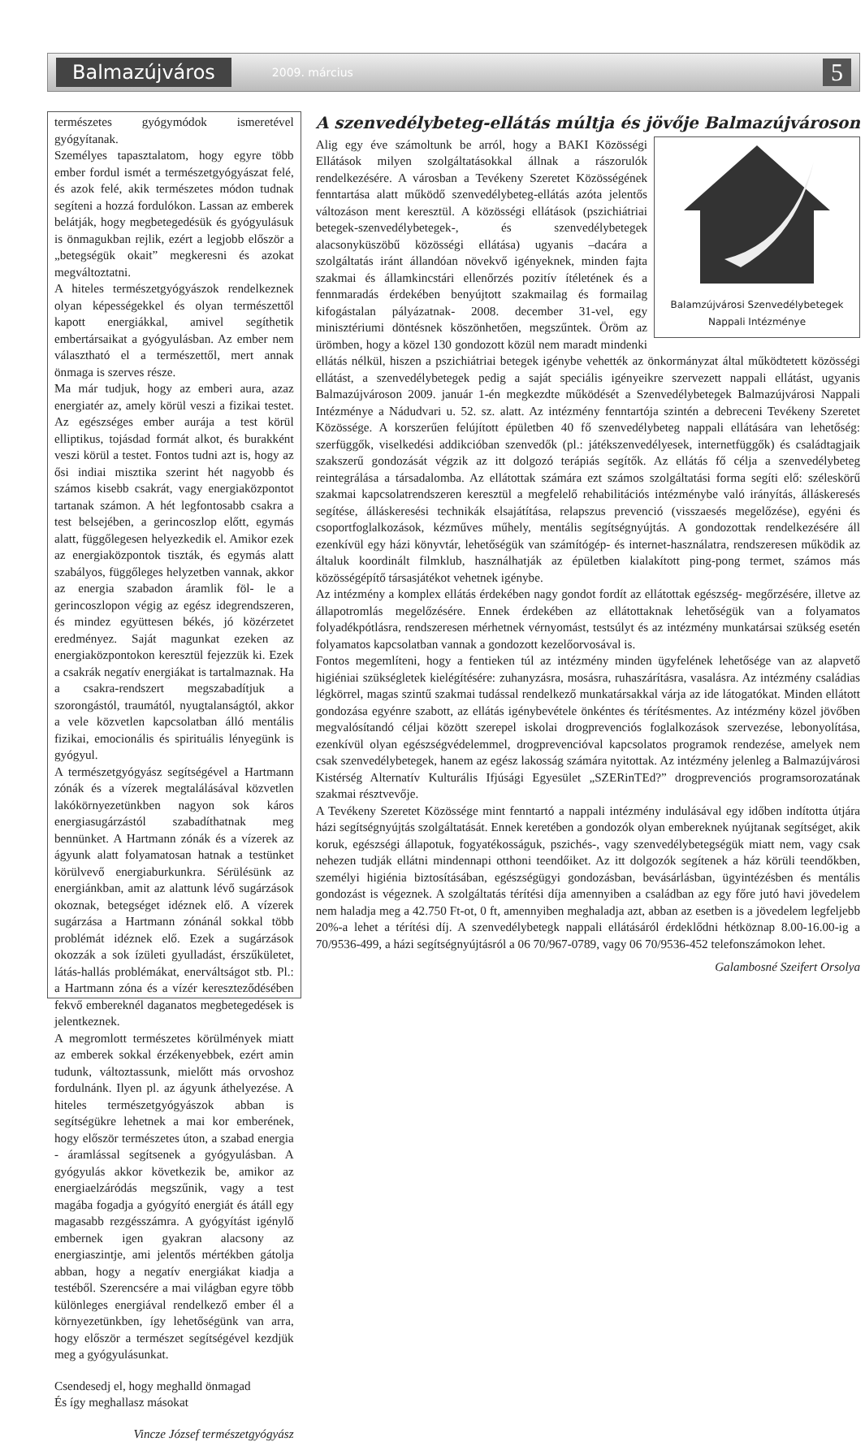Balmazújváros 2009. március 5
természetes gyógymódok ismeretével gyógyítanak.
Személyes tapasztalatom, hogy egyre több ember fordul ismét a természetgyógyászat felé, és azok felé, akik természetes módon tudnak segíteni a hozzá fordulókon. Lassan az emberek belátják, hogy megbetegedésük és gyógyulásuk is önmagukban rejlik, ezért a legjobb először a „betegségük okait” megkeresni és azokat megváltoztatni.
A hiteles természetgyógyászok rendelkeznek olyan képességekkel és olyan természettől kapott energiákkal, amivel segíthetik embertársaikat a gyógyulásban. Az ember nem választható el a természettől, mert annak önmaga is szerves része.
Ma már tudjuk, hogy az emberi aura, azaz energiatér az, amely körül veszi a fizikai testet. Az egészséges ember aurája a test körül elliptikus, tojásdad formát alkot, és burakként veszi körül a testet. Fontos tudni azt is, hogy az ősi indiai misztika szerint hét nagyobb és számos kisebb csakrát, vagy energiaközpontot tartanak számon. A hét legfontosabb csakra a test belsejében, a gerincoszlop előtt, egymás alatt, függőlegesen helyezkedik el. Amikor ezek az energiaközpontok tiszták, és egymás alatt szabályos, függőleges helyzetben vannak, akkor az energia szabadon áramlik föl- le a gerincoszlopon végig az egész idegrendszeren, és mindez együttesen békés, jó közérzetet eredményez. Saját magunkat ezeken az energiaközpontokon keresztül fejezzük ki. Ezek a csakrák negatív energiákat is tartalmaznak. Ha a csakra-rendszert megszabadítjuk a szorongástól, traumától, nyugtalanságtól, akkor a vele közvetlen kapcsolatban álló mentális fizikai, emocionális és spirituális lényegünk is gyógyul.
A természetgyógyász segítségével a Hartmann zónák és a vízerek megtalálásával közvetlen lakókörnyezetünkben nagyon sok káros energiasugárzástól szabadíthatnak meg bennünket. A Hartmann zónák és a vízerek az ágyunk alatt folyamatosan hatnak a testünket körülvevő energiaburkunkra. Sérülésünk az energiánkban, amit az alattunk lévő sugárzások okoznak, betegséget idéznek elő. A vízerek sugárzása a Hartmann zónánál sokkal több problémát idéznek elő. Ezek a sugárzások okozzák a sok ízületi gyulladást, érszűkületet, látás-hallás problémákat, enerváltságot stb. Pl.: a Hartmann zóna és a vízér kereszteződésében fekvő embereknél daganatos megbetegedések is jelentkeznek.
A megromlott természetes körülmények miatt az emberek sokkal érzékenyebbek, ezért amin tudunk, változtassunk, mielőtt más orvoshoz fordulnánk. Ilyen pl. az ágyunk áthelyezése. A hiteles természetgyógyászok abban is segítségükre lehetnek a mai kor emberének, hogy először természetes úton, a szabad energia - áramlással segítsenek a gyógyulásban. A gyógyulás akkor következik be, amikor az energiaelzáródás megszűnik, vagy a test magába fogadja a gyógyító energiát és átáll egy magasabb rezgésszámra. A gyógyítást igénylő embernek igen gyakran alacsony az energiaszintje, ami jelentős mértékben gátolja abban, hogy a negatív energiákat kiadja a testéből. Szerencsére a mai világban egyre több különleges energiával rendelkező ember él a környezetünkben, így lehetőségünk van arra, hogy először a természet segítségével kezdjük meg a gyógyulásunkat.
Csendesedj el, hogy meghalld önmagad
És így meghallasz másokat
Vincze József természetgyógyász
A szenvedélybeteg-ellátás múltja és jövője Balmazújvároson
Balamzújvárosi Szenvedélybetegek
Nappali Intézménye
Alig egy éve számoltunk be arról, hogy a BAKI Közösségi Ellátások milyen szolgáltatásokkal állnak a rászorulók rendelkezésére. A városban a Tevékeny Szeretet Közösségének fenntartása alatt működő szenvedélybeteg-ellátás azóta jelentős változáson ment keresztül. A közösségi ellátások (pszichiátriai betegek-szenvedélybetegek-, és szenvedélybetegek alacsonyküszöbű közösségi ellátása) ugyanis –dacára a szolgáltatás iránt állandóan növekvő igényeknek, minden fajta szakmai és államkincstári ellenőrzés pozitív ítéletének és a fennmaradás érdekében benyújtott szakmailag és formailag kifogástalan pályázatnak- 2008. december 31-vel, egy minisztériumi döntésnek köszönhetően, megszűntek. Öröm az ürömben, hogy a közel 130 gondozott közül nem maradt mindenki ellátás nélkül, hiszen a pszichiátriai betegek igénybe vehették az önkormányzat által működtetett közösségi ellátást, a szenvedélybetegek pedig a saját speciális igényeikre szervezett nappali ellátást, ugyanis Balmazújvároson 2009. január 1-én megkezdte működését a Szenvedélybetegek Balmazújvárosi Nappali Intézménye a Nádudvari u. 52. sz. alatt. Az intézmény fenntartója szintén a debreceni Tevékeny Szeretet Közössége. A korszerűen felújított épületben 40 fő szenvedélybeteg nappali ellátására van lehetőség: szerfüggők, viselkedési addikcióban szenvedők (pl.: játékszenvedélyesek, internetfüggők) és családtagjaik szakszerű gondozását végzik az itt dolgozó terápiás segítők. Az ellátás fő célja a szenvedélybeteg reintegrálása a társadalomba. Az ellátottak számára ezt számos szolgáltatási forma segíti elő: széleskörű szakmai kapcsolatrendszeren keresztül a megfelelő rehabilitációs intézménybe való irányítás, álláskeresés segítése, álláskeresési technikák elsajátítása, relapszus prevenció (visszaesés megelőzése), egyéni és csoportfoglalkozások, kézműves műhely, mentális segítségnyújtás. A gondozottak rendelkezésére áll ezenkívül egy házi könyvtár, lehetőségük van számítógép- és internet-használatra, rendszeresen működik az általuk koordinált filmklub, használhatják az épületben kialakított ping-pong termet, számos más közösségépítő társasjátékot vehetnek igénybe.
Az intézmény a komplex ellátás érdekében nagy gondot fordít az ellátottak egészség- megőrzésére, illetve az állapotromlás megelőzésére. Ennek érdekében az ellátottaknak lehetőségük van a folyamatos folyadékpótlásra, rendszeresen mérhetnek vérnyomást, testsúlyt és az intézmény munkatársai szükség esetén folyamatos kapcsolatban vannak a gondozott kezelőorvosával is.
Fontos megemlíteni, hogy a fentieken túl az intézmény minden ügyfelének lehetősége van az alapvető higiéniai szükségletek kielégítésére: zuhanyzásra, mosásra, ruhaszárításra, vasalásra. Az intézmény családias légkörrel, magas szintű szakmai tudással rendelkező munkatársakkal várja az ide látogatókat. Minden ellátott gondozása egyénre szabott, az ellátás igénybevétele önkéntes és térítésmentes. Az intézmény közel jövőben megvalósítandó céljai között szerepel iskolai drogprevenciós foglalkozások szervezése, lebonyolítása, ezenkívül olyan egészségvédelemmel, drogprevencióval kapcsolatos programok rendezése, amelyek nem csak szenvedélybetegek, hanem az egész lakosság számára nyitottak. Az intézmény jelenleg a Balmazújvárosi Kistérség Alternatív Kulturális Ifjúsági Egyesület „SZERinTEd?” drogprevenciós programsorozatának szakmai résztvevője.
A Tevékeny Szeretet Közössége mint fenntartó a nappali intézmény indulásával egy időben indította útjára házi segítségnyújtás szolgáltatását. Ennek keretében a gondozók olyan embereknek nyújtanak segítséget, akik koruk, egészségi állapotuk, fogyatékosságuk, pszichés-, vagy szenvedélybetegségük miatt nem, vagy csak nehezen tudják ellátni mindennapi otthoni teendőiket. Az itt dolgozók segítenek a ház körüli teendőkben, személyi higiénia biztosításában, egészségügyi gondozásban, bevásárlásban, ügyintézésben és mentális gondozást is végeznek. A szolgáltatás térítési díja amennyiben a családban az egy főre jutó havi jövedelem nem haladja meg a 42.750 Ft-ot, 0 ft, amennyiben meghaladja azt, abban az esetben is a jövedelem legfeljebb 20%-a lehet a térítési díj. A szenvedélybetegk nappali ellátásáról érdeklődni hétköznap 8.00-16.00-ig a 70/9536-499, a házi segítségnyújtásról a 06 70/967-0789, vagy 06 70/9536-452 telefonszámokon lehet.
Galambosné Szeifert Orsolya